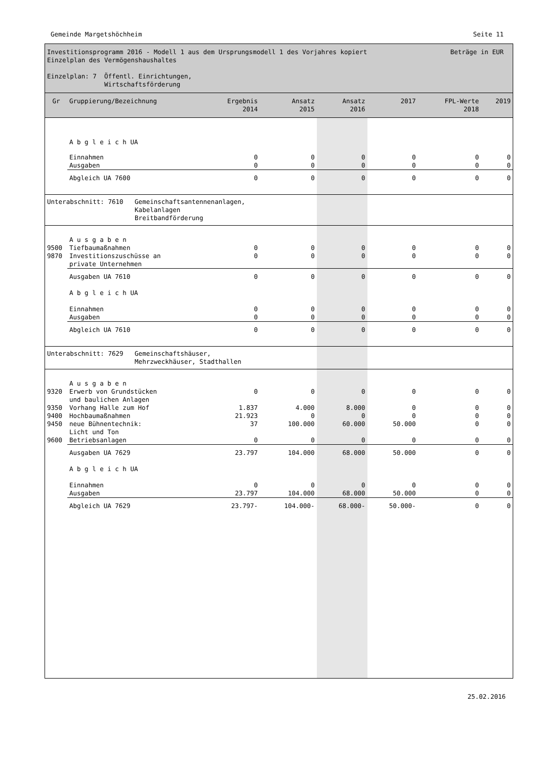Gemeinde Margetshöchheim Seite 11
Investitionsprogramm 2016 - Modell 1 aus dem Ursprungsmodell 1 des Vorjahres kopiert Beträge in EUR
Einzelplan des Vermögenshaushaltes
Einzelplan: 7 Öffentl. Einrichtungen,
Wirtschaftsförderung
| Gr | Gruppierung/Bezeichnung | Ergebnis 2014 | Ansatz 2015 | Ansatz 2016 | 2017 | FPL-Werte 2018 | 2019 |
| --- | --- | --- | --- | --- | --- | --- | --- |
| | A b g l e i c h UA | | | | | | |
| | Einnahmen Ausgaben | 0 0 | 0 0 | 0 0 | 0 0 | 0 0 | 0 0 |
| | Abgleich UA 7600 | 0 | 0 | 0 | 0 | 0 | 0 |
| Unterabschnitt: 7610 Gemeinschaftsantennenanlagen, Kabelanlagen Breitbandförderung | | | | | | | |
| 9500 9870 | A u s g a b e n Tiefbaumaßnahmen Investitionszuschüsse an private Unternehmen | 0 0 | 0 0 | 0 0 | 0 0 | 0 0 | 0 0 |
| | Ausgaben UA 7610 A b g l e i c h UA Einnahmen Ausgaben | 0 0 0 | 0 0 0 | 0 0 0 | 0 0 0 | 0 0 0 | 0 0 0 |
| | Abgleich UA 7610 | 0 | 0 | 0 | 0 | 0 | 0 |
| Unterabschnitt: 7629 Gemeinschaftshäuser, Mehrzweckhäuser, Stadthallen | | | | | | | |
| 9320 9350 9400 9450 9600 | A u s g a b e n Erwerb von Grundstücken und baulichen Anlagen Vorhang Halle zum Hof Hochbaumaßnahmen neue Bühnentechnik: Licht und Ton Betriebsanlagen | 0 1.837 21.923 37 0 | 0 4.000 0 100.000 0 | 0 8.000 0 60.000 0 | 0 0 0 50.000 0 | 0 0 0 0 0 | 0 0 0 0 0 |
| | Ausgaben UA 7629 A b g l e i c h UA Einnahmen Ausgaben | 23.797 0 23.797 | 104.000 0 104.000 | 68.000 0 68.000 | 50.000 0 50.000 | 0 0 0 | 0 0 0 |
| | Abgleich UA 7629 | 23.797- | 104.000- | 68.000- | 50.000- | 0 | 0 |
25.02.2016